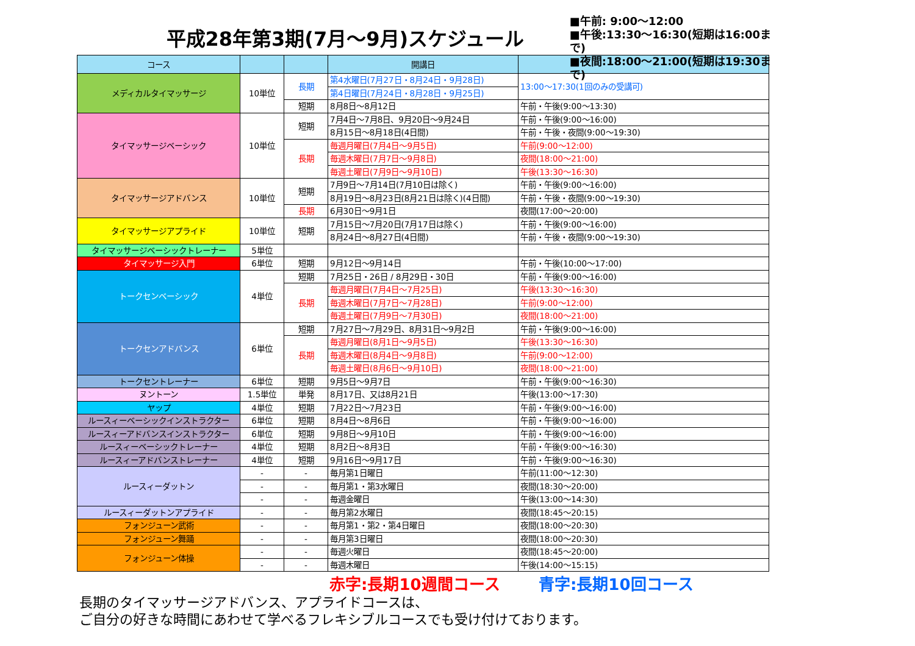平成28年第3期(7月～9月)スケジュール
■午前: 9:00～12:00
■午後:13:30～16:30(短期は16:00まで)
■夜間:18:00～21:00(短期は19:30まで)
| コース | | | 開講日 | |
| --- | --- | --- | --- | --- |
| メディカルタイマッサージ | 10単位 | 長期 | 第4水曜日(7月27日・8月24日・9月28日) | 13:00～17:30(1回のみの受講可) |
| | | | 第4日曜日(7月24日・8月28日・9月25日) | |
| | | 短期 | 8月8日～8月12日 | 午前・午後(9:00～13:30) |
| タイマッサージベーシック | 10単位 | 短期 | 7月4日～7月8日、9月20日～9月24日 | 午前・午後(9:00～16:00) |
| | | | 8月15日～8月18日(4日間) | 午前・午後・夜間(9:00～19:30) |
| | | 長期 | 毎週月曜日(7月4日～9月5日) | 午前(9:00～12:00) |
| | | | 毎週木曜日(7月7日～9月8日) | 夜間(18:00～21:00) |
| | | | 毎週土曜日(7月9日～9月10日) | 午後(13:30～16:30) |
| タイマッサージアドバンス | 10単位 | 短期 | 7月9日～7月14日(7月10日は除く) | 午前・午後(9:00～16:00) |
| | | | 8月19日～8月23日(8月21日は除く)(4日間) | 午前・午後・夜間(9:00～19:30) |
| | | 長期 | 6月30日～9月1日 | 夜間(17:00～20:00) |
| タイマッサージアプライド | 10単位 | 短期 | 7月15日～7月20日(7月17日は除く) | 午前・午後(9:00～16:00) |
| | | | 8月24日～8月27日(4日間) | 午前・午後・夜間(9:00～19:30) |
| タイマッサージベーシックトレーナー | 5単位 | | | |
| タイマッサージ入門 | 6単位 | 短期 | 9月12日～9月14日 | 午前・午後(10:00～17:00) |
| トークセンベーシック | 4単位 | 短期 | 7月25日・26日 / 8月29日・30日 | 午前・午後(9:00～16:00) |
| | | 長期 | 毎週月曜日(7月4日～7月25日) | 午後(13:30～16:30) |
| | | | 毎週木曜日(7月7日～7月28日) | 午前(9:00～12:00) |
| | | | 毎週土曜日(7月9日～7月30日) | 夜間(18:00～21:00) |
| トークセンアドバンス | 6単位 | 短期 | 7月27日～7月29日、8月31日～9月2日 | 午前・午後(9:00～16:00) |
| | | 長期 | 毎週月曜日(8月1日～9月5日) | 午後(13:30～16:30) |
| | | | 毎週木曜日(8月4日～9月8日) | 午前(9:00～12:00) |
| | | | 毎週土曜日(8月6日～9月10日) | 夜間(18:00～21:00) |
| トークセントレーナー | 6単位 | 短期 | 9月5日～9月7日 | 午前・午後(9:00～16:30) |
| ヌントーン | 1.5単位 | 単発 | 8月17日、又は8月21日 | 午後(13:00～17:30) |
| ヤップ | 4単位 | 短期 | 7月22日～7月23日 | 午前・午後(9:00～16:00) |
| ルースィーベーシックインストラクター | 6単位 | 短期 | 8月4日～8月6日 | 午前・午後(9:00～16:00) |
| ルースィーアドバンスインストラクター | 6単位 | 短期 | 9月8日～9月10日 | 午前・午後(9:00～16:00) |
| ルースィーベーシックトレーナー | 4単位 | 短期 | 8月2日～8月3日 | 午前・午後(9:00～16:30) |
| ルースィーアドバンストレーナー | 4単位 | 短期 | 9月16日～9月17日 | 午前・午後(9:00～16:30) |
| ルースィーダットン | - | - | 毎月第1日曜日 | 午前(11:00～12:30) |
| | - | - | 毎月第1・第3水曜日 | 夜間(18:30～20:00) |
| | - | - | 毎週金曜日 | 午後(13:00～14:30) |
| ルースィーダットンアプライド | - | - | 毎月第2水曜日 | 夜間(18:45～20:15) |
| フォンジューン武術 | - | - | 毎月第1・第2・第4日曜日 | 夜間(18:00～20:30) |
| フォンジューン舞踊 | - | - | 毎月第3日曜日 | 夜間(18:00～20:30) |
| フォンジューン体操 | - | - | 毎週火曜日 | 夜間(18:45～20:00) |
| | - | - | 毎週木曜日 | 午後(14:00～15:15) |
赤字:長期10週間コース 青字:長期10回コース
長期のタイマッサージアドバンス、アプライドコースは、
ご自分の好きな時間にあわせて学べるフレキシブルコースでも受け付けております。